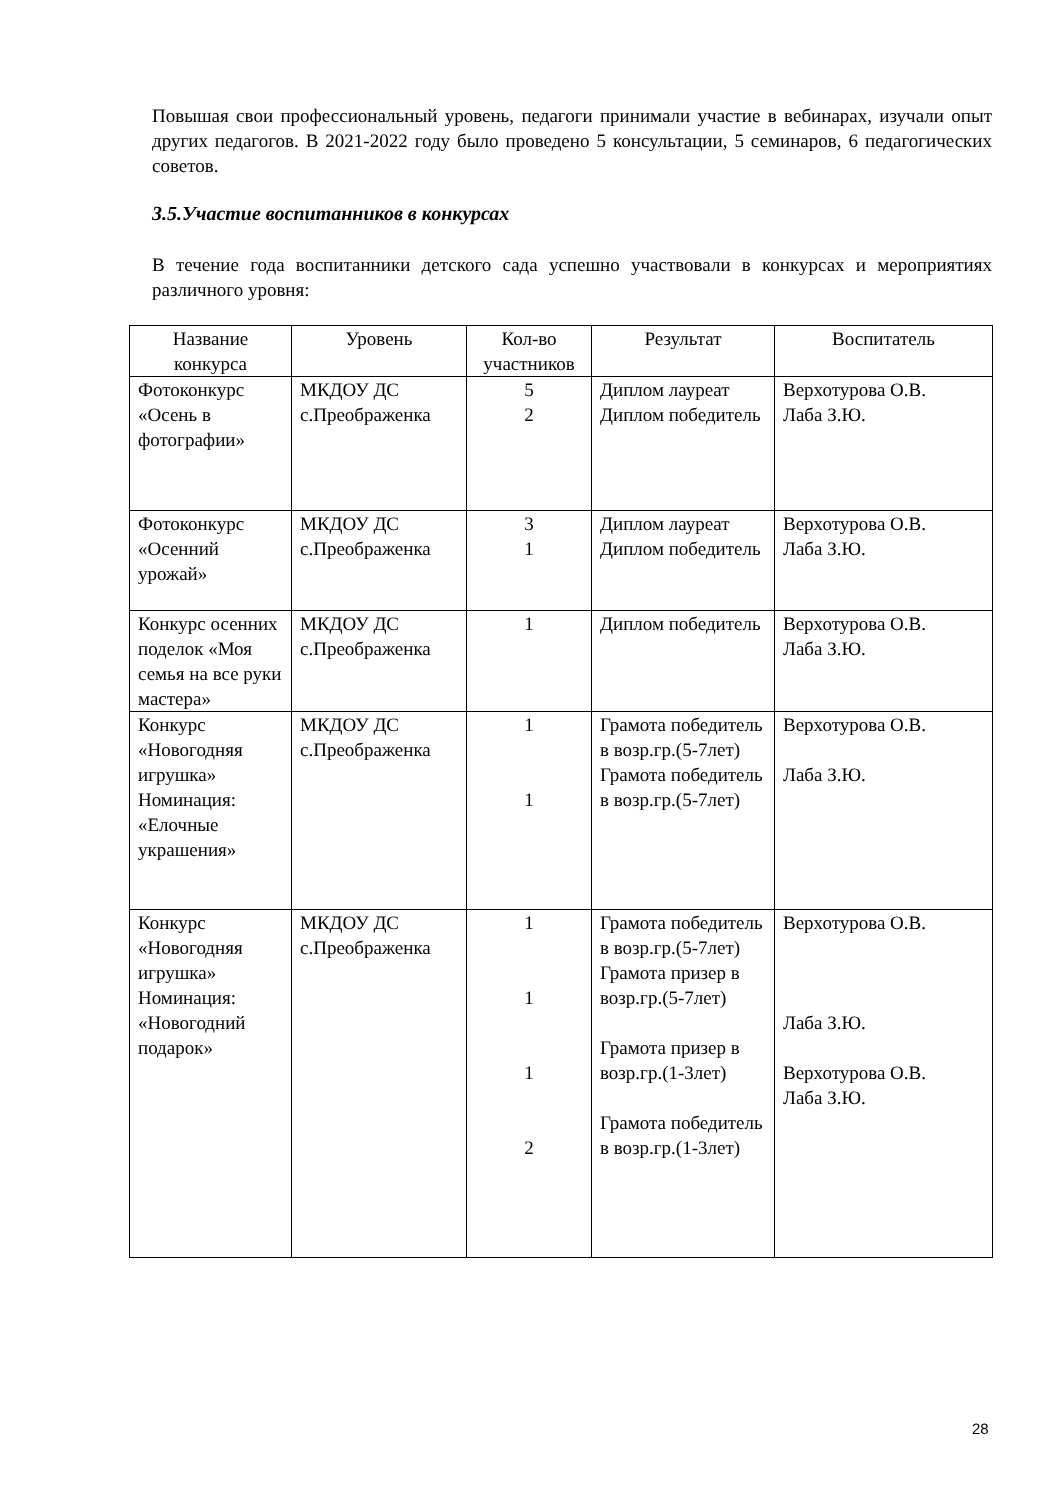Повышая свои профессиональный уровень, педагоги принимали участие в вебинарах, изучали опыт других педагогов. В 2021-2022 году было проведено 5 консультации, 5 семинаров, 6 педагогических советов.
3.5.Участие воспитанников в конкурсах
В течение года воспитанники детского сада успешно участвовали в конкурсах и мероприятиях различного уровня:
| Название конкурса | Уровень | Кол-во участников | Результат | Воспитатель |
| --- | --- | --- | --- | --- |
| Фотоконкурс «Осень в фотографии» | МКДОУ ДС с.Преображенка | 5 2 | Диплом лауреат Диплом победитель | Верхотурова О.В. Лаба З.Ю. |
| Фотоконкурс «Осенний урожай» | МКДОУ ДС с.Преображенка | 3 1 | Диплом лауреат Диплом победитель | Верхотурова О.В. Лаба З.Ю. |
| Конкурс осенних поделок «Моя семья на все руки мастера» | МКДОУ ДС с.Преображенка | 1 | Диплом победитель | Верхотурова О.В. Лаба З.Ю. |
| Конкурс «Новогодняя игрушка» Номинация: «Елочные украшения» | МКДОУ ДС с.Преображенка | 1 1 | Грамота победитель в возр.гр.(5-7лет) Грамота победитель в возр.гр.(5-7лет) | Верхотурова О.В. Лаба З.Ю. |
| Конкурс «Новогодняя игрушка» Номинация: «Новогодний подарок» | МКДОУ ДС с.Преображенка | 1 1 1 2 | Грамота победитель в возр.гр.(5-7лет) Грамота призер в возр.гр.(5-7лет) Грамота призер в возр.гр.(1-3лет) Грамота победитель в возр.гр.(1-3лет) | Верхотурова О.В. Лаба З.Ю. Верхотурова О.В. Лаба З.Ю. |
28